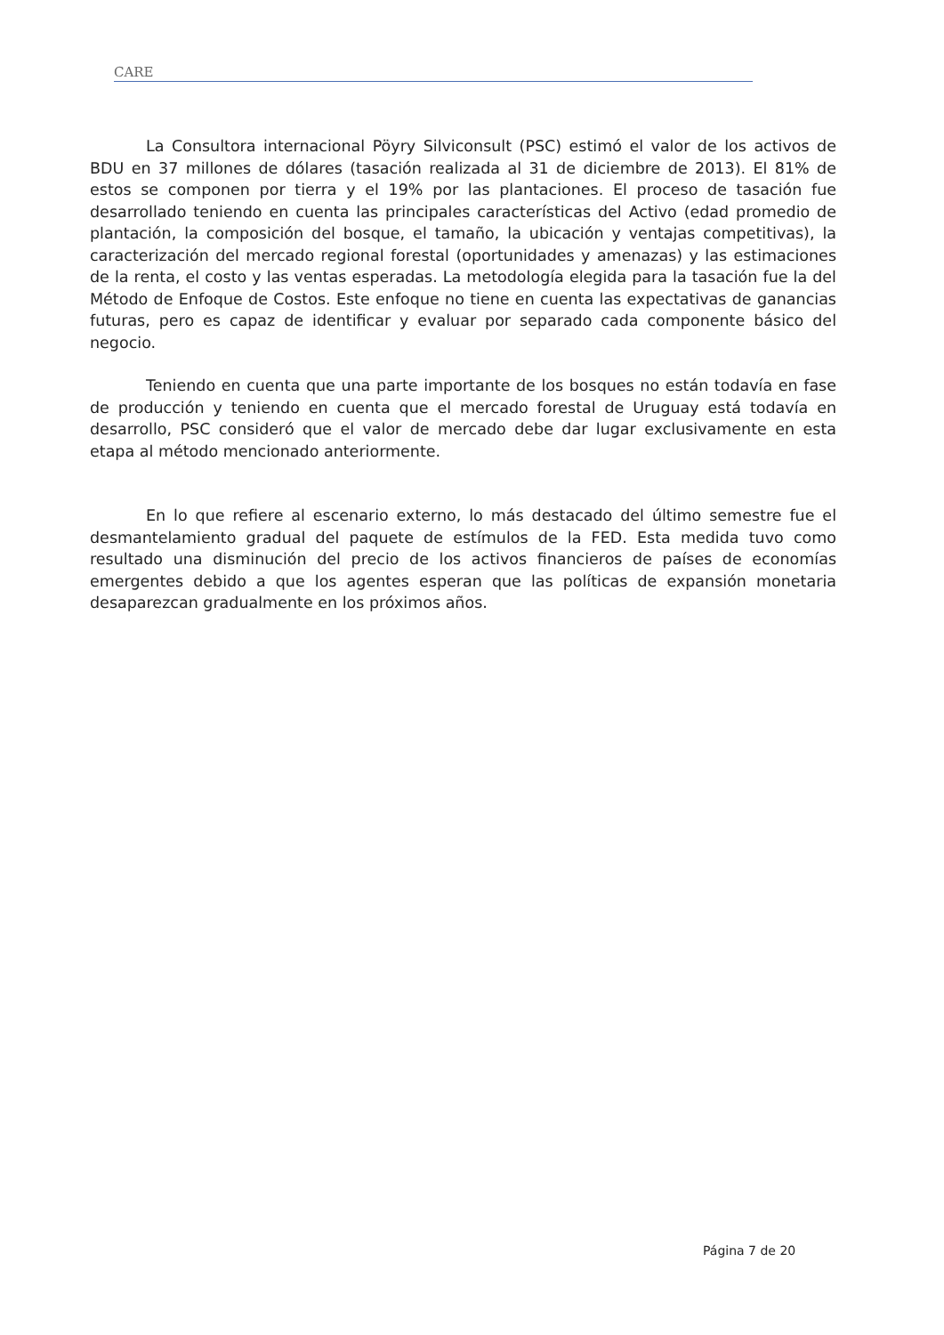CARE
La Consultora internacional Pöyry Silviconsult (PSC) estimó el valor de los activos de BDU en 37 millones de dólares (tasación realizada al 31 de diciembre de 2013). El 81% de estos se componen por tierra y el 19% por las plantaciones. El proceso de tasación fue desarrollado teniendo en cuenta las principales características del Activo (edad promedio de plantación, la composición del bosque, el tamaño, la ubicación y ventajas competitivas), la caracterización del mercado regional forestal (oportunidades y amenazas) y las estimaciones de la renta, el costo y las ventas esperadas. La metodología elegida para la tasación fue la del Método de Enfoque de Costos. Este enfoque no tiene en cuenta las expectativas de ganancias futuras, pero es capaz de identificar y evaluar por separado cada componente básico del negocio.
Teniendo en cuenta que una parte importante de los bosques no están todavía en fase de producción y teniendo en cuenta que el mercado forestal de Uruguay está todavía en desarrollo, PSC consideró que el valor de mercado debe dar lugar exclusivamente en esta etapa al método mencionado anteriormente.
En lo que refiere al escenario externo, lo más destacado del último semestre fue el desmantelamiento gradual del paquete de estímulos de la FED. Esta medida tuvo como resultado una disminución del precio de los activos financieros de países de economías emergentes debido a que los agentes esperan que las políticas de expansión monetaria desaparezcan gradualmente en los próximos años.
Página 7 de 20